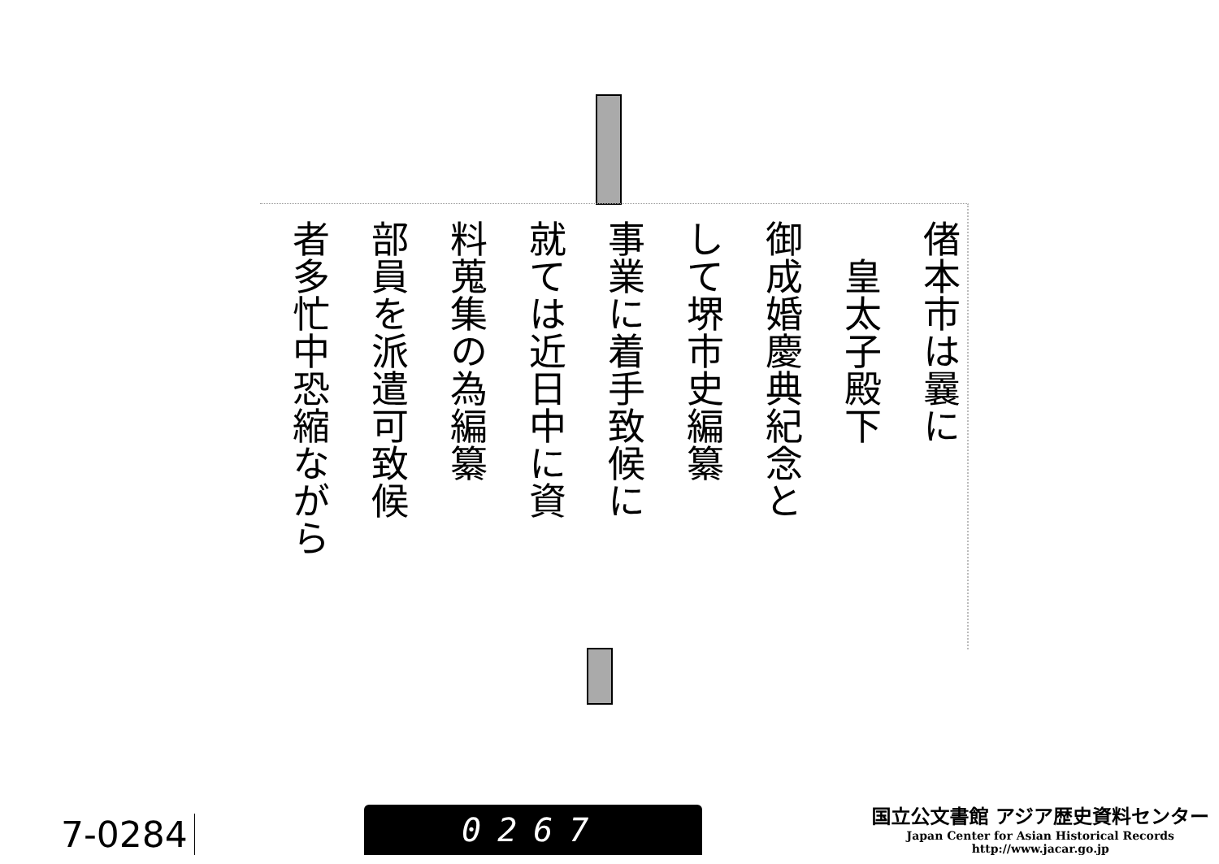偖本市は曩に
　皇太子殿下
御成婚慶典紀念と
して堺市史編纂
事業に着手致候に
就ては近日中に資
料蒐集の為編纂
部員を派遣可致候
者多忙中恐縮ながら
7-0284
0267
国立公文書館 アジア歴史資料センター
Japan Center for Asian Historical Records
http://www.jacar.go.jp